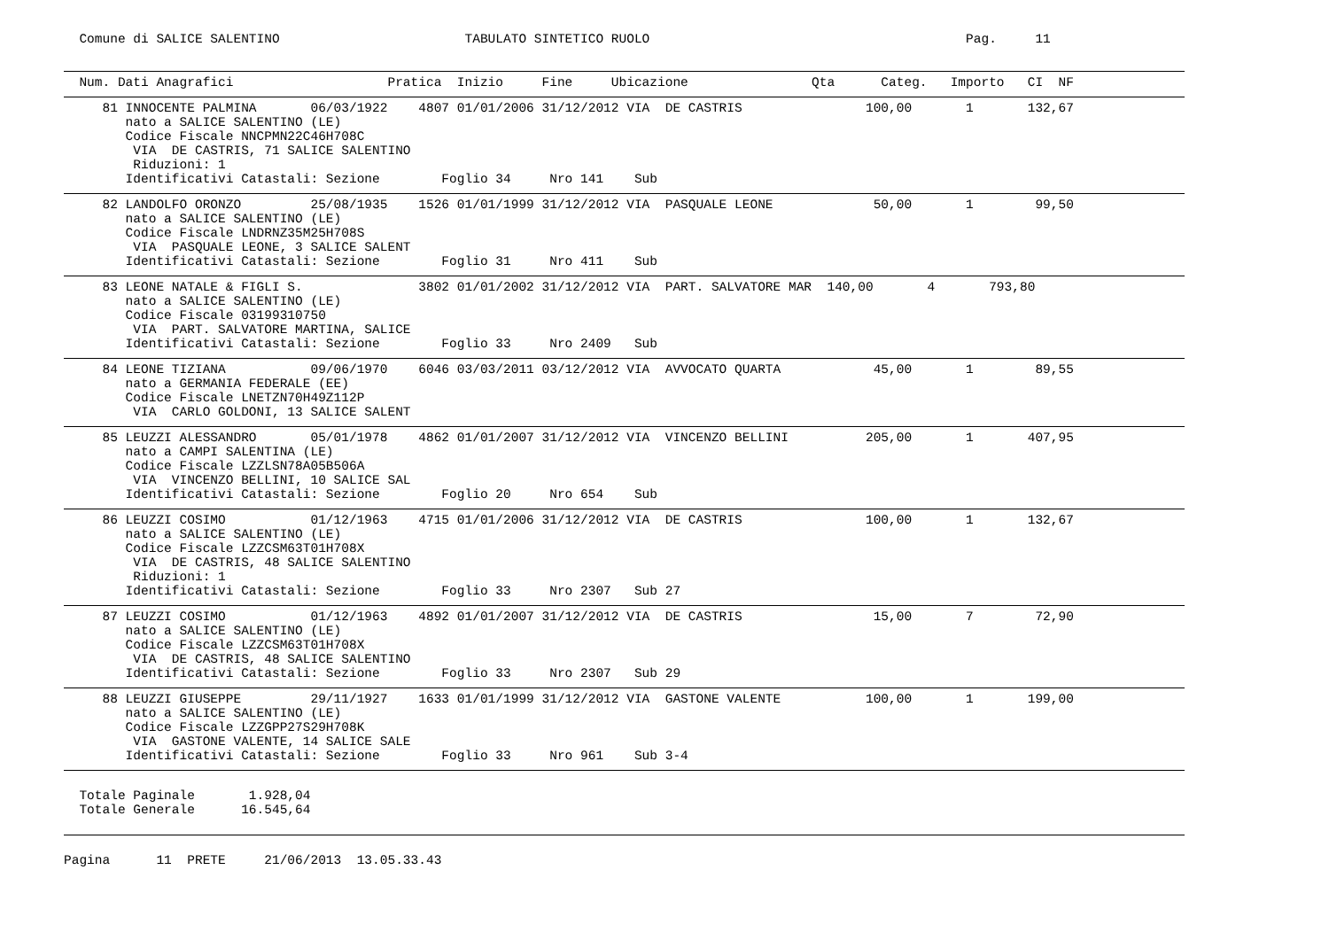Comune di SALICE SALENTINO                        TABULATO SINTETICO RUOLO                                         Pag.     11
  Num. Dati Anagrafici                    Pratica  Inizio     Fine     Ubicazione                Qta      Categ.   Importo   CI  NF
     81 INNOCENTE PALMINA       06/03/1922    4807 01/01/2006 31/12/2012 VIA  DE CASTRIS                100,00       1       132,67
        nato a SALICE SALENTINO (LE)
        Codice Fiscale NNCPMN22C46H708C
         VIA  DE CASTRIS, 71 SALICE SALENTINO
         Riduzioni: 1
        Identificativi Catastali: Sezione        Foglio 34     Nro 141    Sub
     82 LANDOLFO ORONZO         25/08/1935    1526 01/01/1999 31/12/2012 VIA  PASQUALE LEONE             50,00       1        99,50
        nato a SALICE SALENTINO (LE)
        Codice Fiscale LNDRNZ35M25H708S
         VIA  PASQUALE LEONE, 3 SALICE SALENT
        Identificativi Catastali: Sezione        Foglio 31     Nro 411    Sub
     83 LEONE NATALE & FIGLI S.               3802 01/01/2002 31/12/2012 VIA  PART. SALVATORE MAR  140,00       4       793,80
        nato a SALICE SALENTINO (LE)
        Codice Fiscale 03199310750
         VIA  PART. SALVATORE MARTINA, SALICE
        Identificativi Catastali: Sezione        Foglio 33     Nro 2409   Sub
     84 LEONE TIZIANA           09/06/1970    6046 03/03/2011 03/12/2012 VIA  AVVOCATO QUARTA            45,00       1        89,55
        nato a GERMANIA FEDERALE (EE)
        Codice Fiscale LNETZN70H49Z112P
         VIA  CARLO GOLDONI, 13 SALICE SALENT
     85 LEUZZI ALESSANDRO       05/01/1978    4862 01/01/2007 31/12/2012 VIA  VINCENZO BELLINI          205,00       1       407,95
        nato a CAMPI SALENTINA (LE)
        Codice Fiscale LZZLSN78A05B506A
         VIA  VINCENZO BELLINI, 10 SALICE SAL
        Identificativi Catastali: Sezione        Foglio 20     Nro 654    Sub
     86 LEUZZI COSIMO           01/12/1963    4715 01/01/2006 31/12/2012 VIA  DE CASTRIS                100,00       1       132,67
        nato a SALICE SALENTINO (LE)
        Codice Fiscale LZZCSM63T01H708X
         VIA  DE CASTRIS, 48 SALICE SALENTINO
         Riduzioni: 1
        Identificativi Catastali: Sezione        Foglio 33     Nro 2307   Sub 27
     87 LEUZZI COSIMO           01/12/1963    4892 01/01/2007 31/12/2012 VIA  DE CASTRIS                 15,00       7        72,90
        nato a SALICE SALENTINO (LE)
        Codice Fiscale LZZCSM63T01H708X
         VIA  DE CASTRIS, 48 SALICE SALENTINO
        Identificativi Catastali: Sezione        Foglio 33     Nro 2307   Sub 29
     88 LEUZZI GIUSEPPE         29/11/1927    1633 01/01/1999 31/12/2012 VIA  GASTONE VALENTE           100,00       1       199,00
        nato a SALICE SALENTINO (LE)
        Codice Fiscale LZZGPP27S29H708K
         VIA  GASTONE VALENTE, 14 SALICE SALE
        Identificativi Catastali: Sezione        Foglio 33     Nro 961    Sub 3-4
  Totale Paginale       1.928,04
  Totale Generale      16.545,64
Pagina      11  PRETE     21/06/2013  13.05.33.43